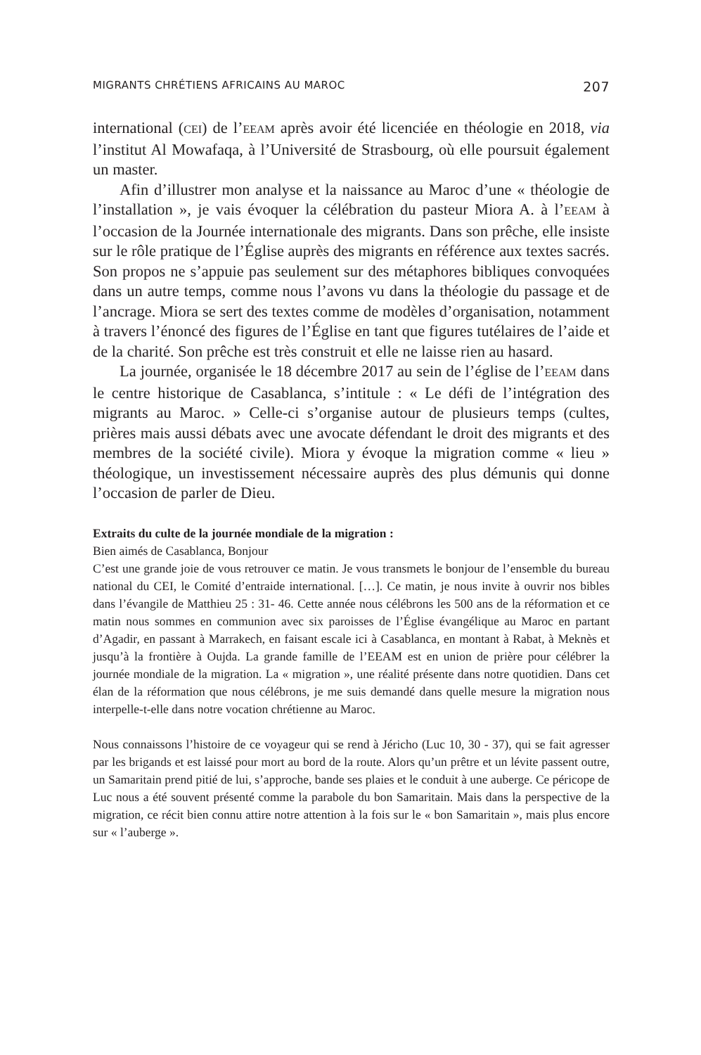MIGRANTS CHRÉTIENS AFRICAINS AU MAROC 207
international (CEI) de l’EEAM après avoir été licenciée en théologie en 2018, via l’institut Al Mowafaqa, à l’Université de Strasbourg, où elle poursuit également un master.
Afin d’illustrer mon analyse et la naissance au Maroc d’une « théologie de l’installation », je vais évoquer la célébration du pasteur Miora A. à l’EEAM à l’occasion de la Journée internationale des migrants. Dans son prêche, elle insiste sur le rôle pratique de l’Église auprès des migrants en référence aux textes sacrés. Son propos ne s’appuie pas seulement sur des métaphores bibliques convoquées dans un autre temps, comme nous l’avons vu dans la théologie du passage et de l’ancrage. Miora se sert des textes comme de modèles d’organisation, notamment à travers l’énoncé des figures de l’Église en tant que figures tutélaires de l’aide et de la charité. Son prêche est très construit et elle ne laisse rien au hasard.
La journée, organisée le 18 décembre 2017 au sein de l’église de l’EEAM dans le centre historique de Casablanca, s’intitule : « Le défi de l’intégration des migrants au Maroc. » Celle-ci s’organise autour de plusieurs temps (cultes, prières mais aussi débats avec une avocate défendant le droit des migrants et des membres de la société civile). Miora y évoque la migration comme « lieu » théologique, un investissement nécessaire auprès des plus démunis qui donne l’occasion de parler de Dieu.
Extraits du culte de la journée mondiale de la migration :
Bien aimés de Casablanca, Bonjour
C’est une grande joie de vous retrouver ce matin. Je vous transmets le bonjour de l’ensemble du bureau national du CEI, le Comité d’entraide international. […]. Ce matin, je nous invite à ouvrir nos bibles dans l’évangile de Matthieu 25 : 31- 46. Cette année nous célébrons les 500 ans de la réformation et ce matin nous sommes en communion avec six paroisses de l’Église évangélique au Maroc en partant d’Agadir, en passant à Marrakech, en faisant escale ici à Casablanca, en montant à Rabat, à Meknès et jusqu’à la frontière à Oujda. La grande famille de l’EEAM est en union de prière pour célébrer la journée mondiale de la migration. La « migration », une réalité présente dans notre quotidien. Dans cet élan de la réformation que nous célébrons, je me suis demandé dans quelle mesure la migration nous interpelle-t-elle dans notre vocation chrétienne au Maroc.
Nous connaissons l’histoire de ce voyageur qui se rend à Jéricho (Luc 10, 30 - 37), qui se fait agresser par les brigands et est laissé pour mort au bord de la route. Alors qu’un prêtre et un lévite passent outre, un Samaritain prend pitié de lui, s’approche, bande ses plaies et le conduit à une auberge. Ce péricope de Luc nous a été souvent présenté comme la parabole du bon Samaritain. Mais dans la perspective de la migration, ce récit bien connu attire notre attention à la fois sur le « bon Samaritain », mais plus encore sur « l’auberge ».